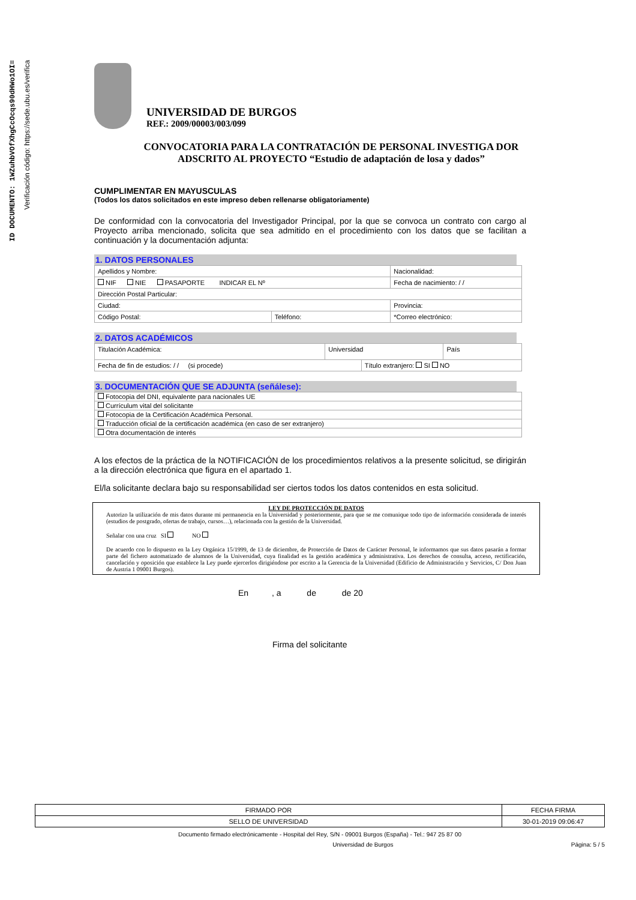ID DOCUMENTO: 1WZuhbVOfXhgCcOcqs90dHWo1OI=
Verificación código: https://sede.ubu.es/verifica
UNIVERSIDAD DE BURGOS
REF.: 2009/00003/003/099
CONVOCATORIA PARA LA CONTRATACIÓN DE PERSONAL INVESTIGA DOR ADSCRITO AL PROYECTO “Estudio de adaptación de losa y dados”
CUMPLIMENTAR EN MAYUSCULAS
(Todos los datos solicitados en este impreso deben rellenarse obligatoriamente)
De conformidad con la convocatoria del Investigador Principal, por la que se convoca un contrato con cargo al Proyecto arriba mencionado, solicita que sea admitido en el procedimiento con los datos que se facilitan a continuación y la documentación adjunta:
1. DATOS PERSONALES
| Apellidos y Nombre: | | | Nacionalidad: |
| NIF NIE PASAPORTE INDICAR EL Nº | | | Fecha de nacimiento: / / |
| Dirección Postal Particular: | | | |
| Ciudad: | | Provincia: | |
| Código Postal: | Teléfono: | *Correo electrónico: | |
2. DATOS ACADÉMICOS
| Titulación Académica: | Universidad | | País |
| Fecha de fin de estudios: / / (si procede) | | Título extranjero: SI NO | |
3. DOCUMENTACIÓN QUE SE ADJUNTA (señálese):
| Fotocopia del DNI, equivalente para nacionales UE |
| Currículum vital del solicitante |
| Fotocopia de la Certificación Académica Personal. |
| Traducción oficial de la certificación académica (en caso de ser extranjero) |
| Otra documentación de interés |
A los efectos de la práctica de la NOTIFICACIÓN de los procedimientos relativos a la presente solicitud, se dirigirán a la dirección electrónica que figura en el apartado 1.
El/la solicitante declara bajo su responsabilidad ser ciertos todos los datos contenidos en esta solicitud.
LEY DE PROTECCIÓN DE DATOS
Autorizo la utilización de mis datos durante mi permanencia en la Universidad y posteriormente, para que se me comunique todo tipo de información considerada de interés (estudios de postgrado, ofertas de trabajo, cursos…), relacionada con la gestión de la Universidad.
Señalar con una cruz SI NO
De acuerdo con lo dispuesto en la Ley Orgánica 15/1999, de 13 de diciembre, de Protección de Datos de Carácter Personal, le informamos que sus datos pasarán a formar parte del fichero automatizado de alumnos de la Universidad, cuya finalidad es la gestión académica y administrativa. Los derechos de consulta, acceso, rectificación, cancelación y oposición que establece la Ley puede ejercerlos dirigiéndose por escrito a la Gerencia de la Universidad (Edificio de Administración y Servicios, C/ Don Juan de Austria 1 09001 Burgos).
En , a de de 20
Firma del solicitante
| FIRMADO POR | FECHA FIRMA |
| SELLO DE UNIVERSIDAD | 30-01-2019 09:06:47 |
Documento firmado electrónicamente - Hospital del Rey, S/N - 09001 Burgos (España) - Tel.: 947 25 87 00
Universidad de Burgos Página: 5 / 5